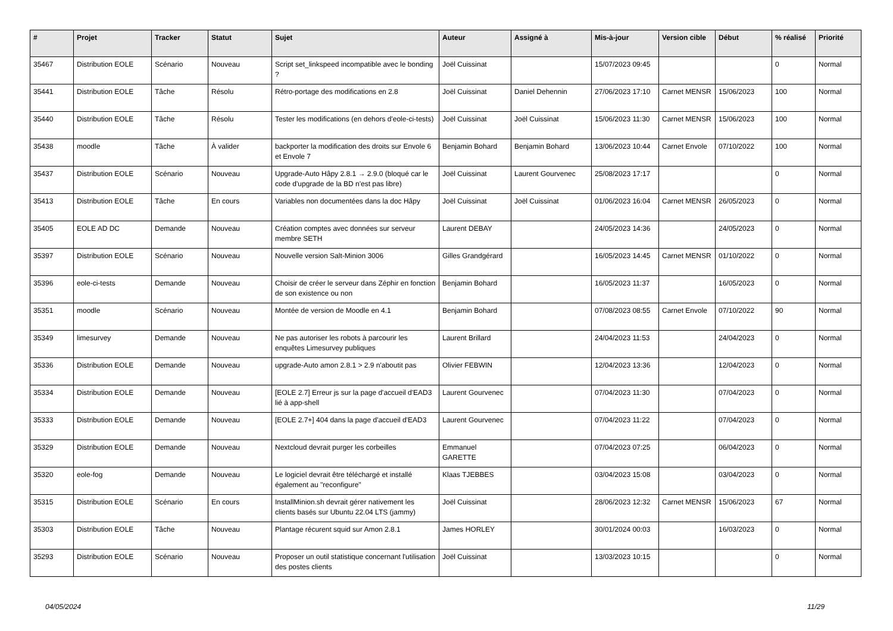| # | Projet | Tracker | Statut | Sujet | Auteur | Assigné à | Mis-à-jour | Version cible | Début | % réalisé | Priorité |
| --- | --- | --- | --- | --- | --- | --- | --- | --- | --- | --- | --- |
| 35467 | Distribution EOLE | Scénario | Nouveau | Script set_linkspeed incompatible avec le bonding ? | Joël Cuissinat | | 15/07/2023 09:45 | | | 0 | Normal |
| 35441 | Distribution EOLE | Tâche | Résolu | Rétro-portage des modifications en 2.8 | Joël Cuissinat | Daniel Dehennin | 27/06/2023 17:10 | Carnet MENSR | 15/06/2023 | 100 | Normal |
| 35440 | Distribution EOLE | Tâche | Résolu | Tester les modifications (en dehors d'eole-ci-tests) | Joël Cuissinat | Joël Cuissinat | 15/06/2023 11:30 | Carnet MENSR | 15/06/2023 | 100 | Normal |
| 35438 | moodle | Tâche | À valider | backporter la modification des droits sur Envole 6 et Envole 7 | Benjamin Bohard | Benjamin Bohard | 13/06/2023 10:44 | Carnet Envole | 07/10/2022 | 100 | Normal |
| 35437 | Distribution EOLE | Scénario | Nouveau | Upgrade-Auto Hâpy 2.8.1 → 2.9.0 (bloqué car le code d'upgrade de la BD n'est pas libre) | Joël Cuissinat | Laurent Gourvenec | 25/08/2023 17:17 | | | 0 | Normal |
| 35413 | Distribution EOLE | Tâche | En cours | Variables non documentées dans la doc Hâpy | Joël Cuissinat | Joël Cuissinat | 01/06/2023 16:04 | Carnet MENSR | 26/05/2023 | 0 | Normal |
| 35405 | EOLE AD DC | Demande | Nouveau | Création comptes avec données sur serveur membre SETH | Laurent DEBAY | | 24/05/2023 14:36 | | 24/05/2023 | 0 | Normal |
| 35397 | Distribution EOLE | Scénario | Nouveau | Nouvelle version Salt-Minion 3006 | Gilles Grandgérard | | 16/05/2023 14:45 | Carnet MENSR | 01/10/2022 | 0 | Normal |
| 35396 | eole-ci-tests | Demande | Nouveau | Choisir de créer le serveur dans Zéphir en fonction de son existence ou non | Benjamin Bohard | | 16/05/2023 11:37 | | 16/05/2023 | 0 | Normal |
| 35351 | moodle | Scénario | Nouveau | Montée de version de Moodle en 4.1 | Benjamin Bohard | | 07/08/2023 08:55 | Carnet Envole | 07/10/2022 | 90 | Normal |
| 35349 | limesurvey | Demande | Nouveau | Ne pas autoriser les robots à parcourir les enquêtes Limesurvey publiques | Laurent Brillard | | 24/04/2023 11:53 | | 24/04/2023 | 0 | Normal |
| 35336 | Distribution EOLE | Demande | Nouveau | upgrade-Auto amon 2.8.1 > 2.9 n'aboutit pas | Olivier FEBWIN | | 12/04/2023 13:36 | | 12/04/2023 | 0 | Normal |
| 35334 | Distribution EOLE | Demande | Nouveau | [EOLE 2.7] Erreur js sur la page d'accueil d'EAD3 lié à app-shell | Laurent Gourvenec | | 07/04/2023 11:30 | | 07/04/2023 | 0 | Normal |
| 35333 | Distribution EOLE | Demande | Nouveau | [EOLE 2.7+] 404 dans la page d'accueil d'EAD3 | Laurent Gourvenec | | 07/04/2023 11:22 | | 07/04/2023 | 0 | Normal |
| 35329 | Distribution EOLE | Demande | Nouveau | Nextcloud devrait purger les corbeilles | Emmanuel GARETTE | | 07/04/2023 07:25 | | 06/04/2023 | 0 | Normal |
| 35320 | eole-fog | Demande | Nouveau | Le logiciel devrait être téléchargé et installé également au "reconfigure" | Klaas TJEBBES | | 03/04/2023 15:08 | | 03/04/2023 | 0 | Normal |
| 35315 | Distribution EOLE | Scénario | En cours | InstallMinion.sh devrait gérer nativement les clients basés sur Ubuntu 22.04 LTS (jammy) | Joël Cuissinat | | 28/06/2023 12:32 | Carnet MENSR | 15/06/2023 | 67 | Normal |
| 35303 | Distribution EOLE | Tâche | Nouveau | Plantage récurent squid sur Amon 2.8.1 | James HORLEY | | 30/01/2024 00:03 | | 16/03/2023 | 0 | Normal |
| 35293 | Distribution EOLE | Scénario | Nouveau | Proposer un outil statistique concernant l'utilisation des postes clients | Joël Cuissinat | | 13/03/2023 10:15 | | | 0 | Normal |
04/05/2024 11/29